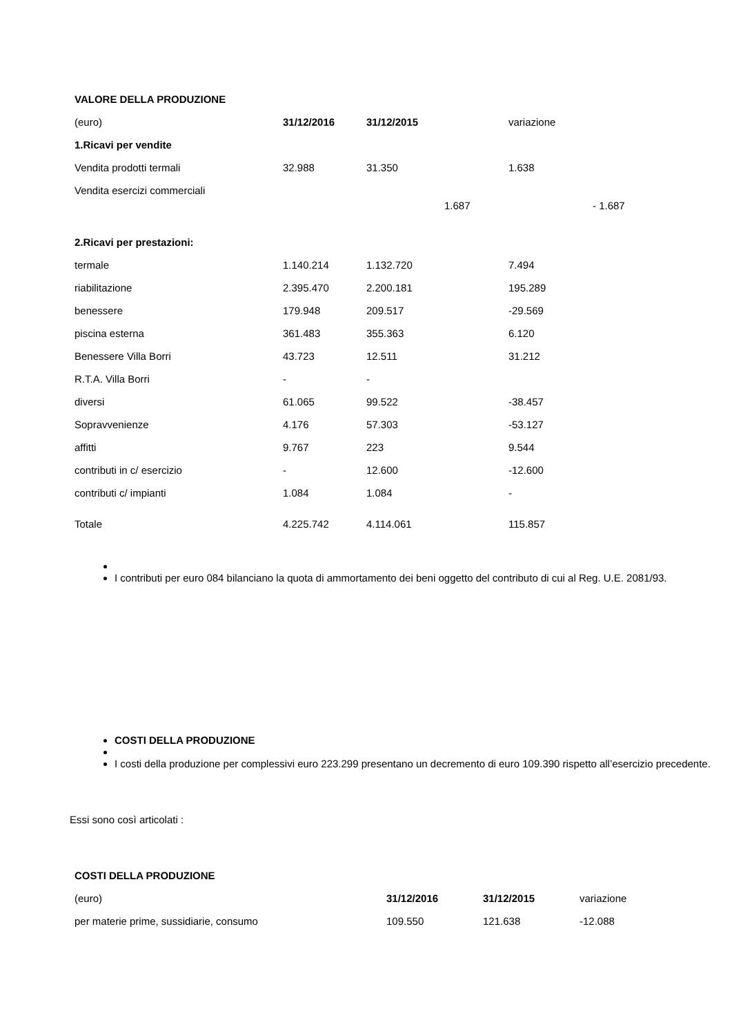| VALORE DELLA PRODUZIONE | | | |
| (euro) | 31/12/2016 | 31/12/2015 | variazione |
| 1.Ricavi per vendite | | | |
| Vendita prodotti termali | 32.988 | 31.350 | 1.638 |
| Vendita esercizi commerciali | | 1.687 | - 1.687 |
| 2.Ricavi per prestazioni: | | | |
| termale | 1.140.214 | 1.132.720 | 7.494 |
| riabilitazione | 2.395.470 | 2.200.181 | 195.289 |
| benessere | 179.948 | 209.517 | -29.569 |
| piscina esterna | 361.483 | 355.363 | 6.120 |
| Benessere Villa Borri | 43.723 | 12.511 | 31.212 |
| R.T.A. Villa Borri | - | - | |
| diversi | 61.065 | 99.522 | -38.457 |
| Sopravvenienze | 4.176 | 57.303 | -53.127 |
| affitti | 9.767 | 223 | 9.544 |
| contributi in c/ esercizio | - | 12.600 | -12.600 |
| contributi c/ impianti | 1.084 | 1.084 | - |
| Totale | 4.225.742 | 4.114.061 | 115.857 |
I contributi per euro 084 bilanciano la quota di ammortamento dei beni oggetto del contributo di cui al Reg. U.E. 2081/93.
COSTI DELLA PRODUZIONE
I costi della produzione per complessivi euro 223.299 presentano un decremento di euro 109.390 rispetto all’esercizio precedente.
Essi sono così articolati :
| COSTI DELLA PRODUZIONE | | | |
| (euro) | 31/12/2016 | 31/12/2015 | variazione |
| per materie prime, sussidiarie, consumo | 109.550 | 121.638 | -12.088 |